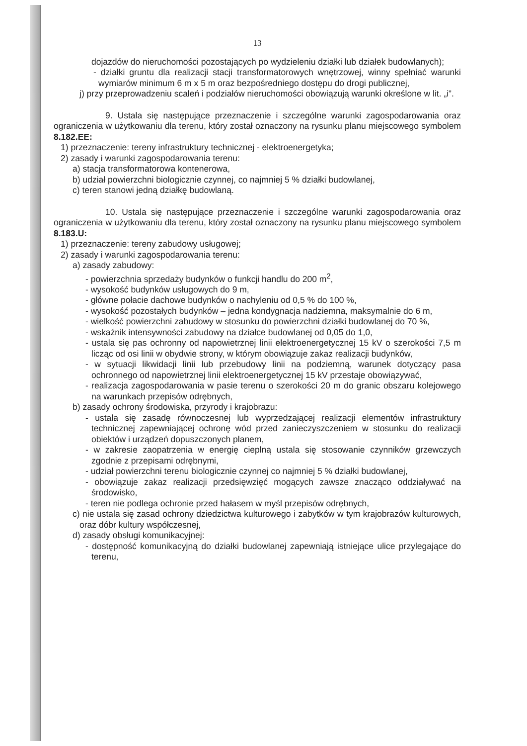13
dojazdów do nieruchomości pozostających po wydzieleniu działki lub działek budowlanych);
- działki gruntu dla realizacji stacji transformatorowych wnętrzowej, winny spełniać warunki wymiarów minimum 6 m x 5 m oraz bezpośredniego dostępu do drogi publicznej,
j) przy przeprowadzeniu scaleń i podziałów nieruchomości obowiązują warunki określone w lit. „i”.
9. Ustala się następujące przeznaczenie i szczególne warunki zagospodarowania oraz ograniczenia w użytkowaniu dla terenu, który został oznaczony na rysunku planu miejscowego symbolem 8.182.EE:
1) przeznaczenie: tereny infrastruktury technicznej - elektroenergetyka;
2) zasady i warunki zagospodarowania terenu:
a) stacja transformatorowa kontenerowa,
b) udział powierzchni biologicznie czynnej, co najmniej 5 % działki budowlanej,
c) teren stanowi jedną działkę budowlaną.
10. Ustala się następujące przeznaczenie i szczególne warunki zagospodarowania oraz ograniczenia w użytkowaniu dla terenu, który został oznaczony na rysunku planu miejscowego symbolem 8.183.U:
1) przeznaczenie: tereny zabudowy usługowej;
2) zasady i warunki zagospodarowania terenu:
a) zasady zabudowy:
- powierzchnia sprzedaży budynków o funkcji handlu do 200 m<sup>2</sup>,
- wysokość budynków usługowych do 9 m,
- główne połacie dachowe budynków o nachyleniu od 0,5 % do 100 %,
- wysokość pozostałych budynków – jedna kondygnacja nadziemna, maksymalnie do 6 m,
- wielkość powierzchni zabudowy w stosunku do powierzchni działki budowlanej do 70 %,
- wskaźnik intensywności zabudowy na działce budowlanej od 0,05 do 1,0,
- ustala się pas ochronny od napowietrznej linii elektroenergetycznej 15 kV o szerokości 7,5 m licząc od osi linii w obydwie strony, w którym obowiązuje zakaz realizacji budynków,
- w sytuacji likwidacji linii lub przebudowy linii na podziemną, warunek dotyczący pasa ochronnego od napowietrznej linii elektroenergetycznej 15 kV przestaje obowiązywać,
- realizacja zagospodarowania w pasie terenu o szerokości 20 m do granic obszaru kolejowego na warunkach przepisów odrębnych,
b) zasady ochrony środowiska, przyrody i krajobrazu:
- ustala się zasadę równoczesnej lub wyprzedzającej realizacji elementów infrastruktury technicznej zapewniającej ochronę wód przed zanieczyszczeniem w stosunku do realizacji obiektów i urządzeń dopuszczonych planem,
- w zakresie zaopatrzenia w energię cieplną ustala się stosowanie czynników grzewczych zgodnie z przepisami odrębnymi,
- udział powierzchni terenu biologicznie czynnej co najmniej 5 % działki budowlanej,
- obowiązuje zakaz realizacji przedsięwzięć mogących zawsze znacząco oddziaływać na środowisko,
- teren nie podlega ochronie przed hałasem w myśl przepisów odrębnych,
c) nie ustala się zasad ochrony dziedzictwa kulturowego i zabytków w tym krajobrazów kulturowych, oraz dóbr kultury współczesnej,
d) zasady obsługi komunikacyjnej:
- dostępność komunikacyjną do działki budowlanej zapewniają istniejące ulice przylegające do terenu,